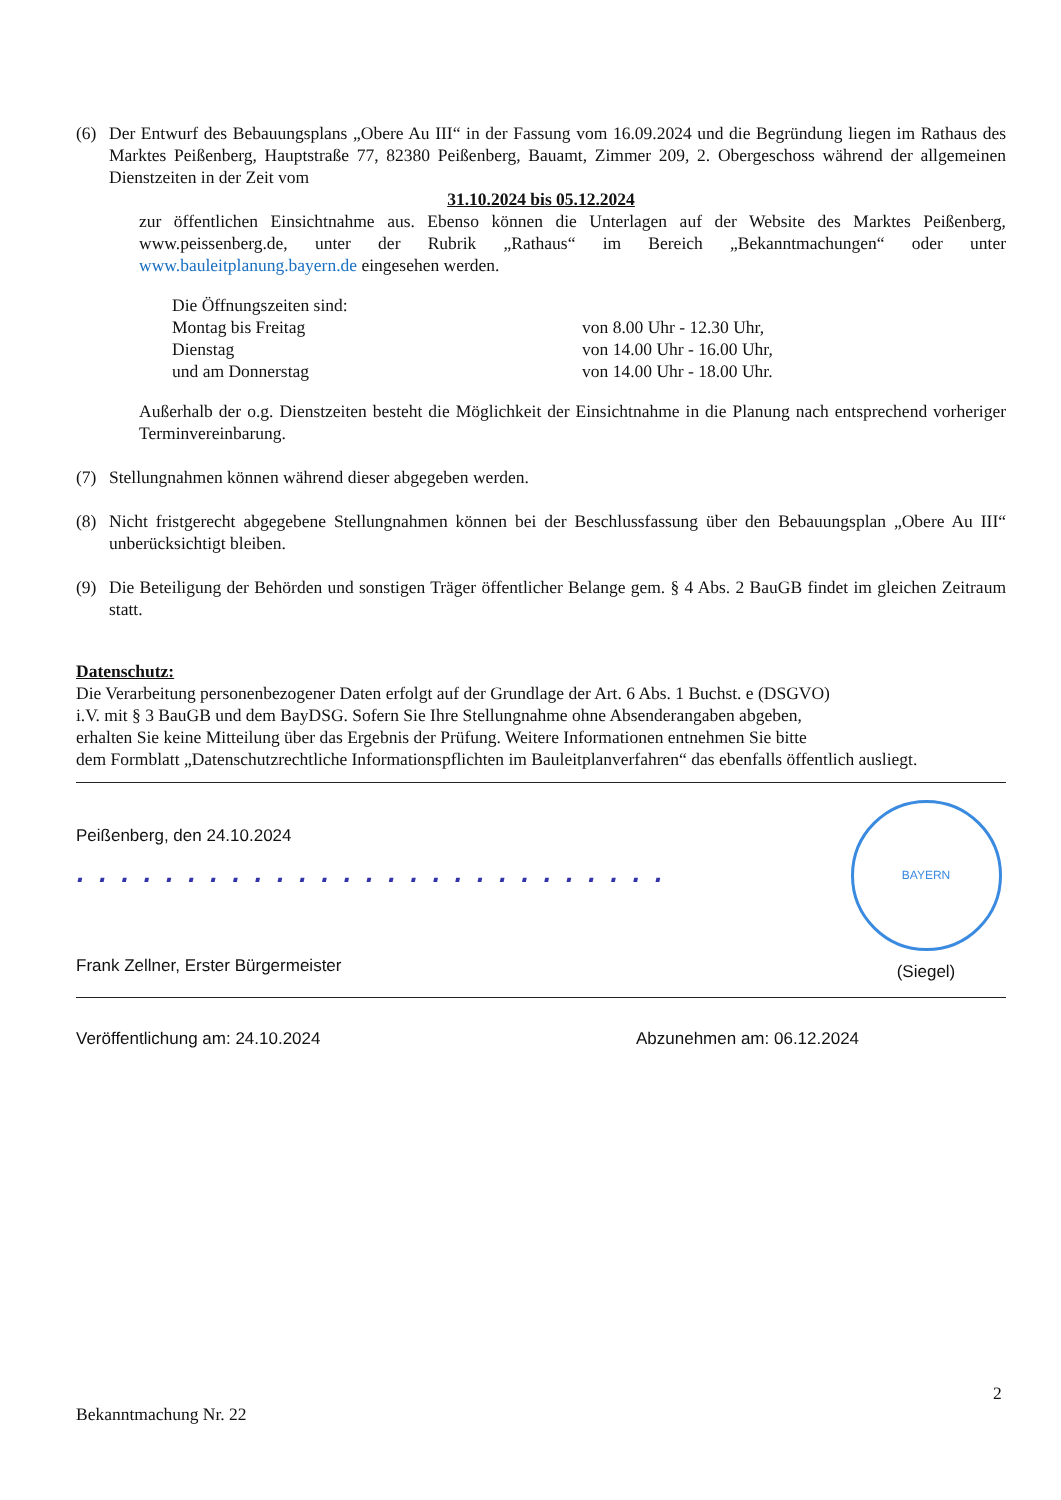(6) Der Entwurf des Bebauungsplans „Obere Au III“ in der Fassung vom 16.09.2024 und die Begründung liegen im Rathaus des Marktes Peißenberg, Hauptstraße 77, 82380 Peißenberg, Bauamt, Zimmer 209, 2. Obergeschoss während der allgemeinen Dienstzeiten in der Zeit vom
31.10.2024 bis 05.12.2024
zur öffentlichen Einsichtnahme aus. Ebenso können die Unterlagen auf der Website des Marktes Peißenberg, www.peissenberg.de, unter der Rubrik „Rathaus“ im Bereich „Bekanntmachungen“ oder unter www.bauleitplanung.bayern.de eingesehen werden.
Die Öffnungszeiten sind:
Montag bis Freitag von 8.00 Uhr - 12.30 Uhr,
Dienstag von 14.00 Uhr - 16.00 Uhr,
und am Donnerstag von 14.00 Uhr - 18.00 Uhr.
Außerhalb der o.g. Dienstzeiten besteht die Möglichkeit der Einsichtnahme in die Planung nach entsprechend vorheriger Terminvereinbarung.
(7) Stellungnahmen können während dieser abgegeben werden.
(8) Nicht fristgerecht abgegebene Stellungnahmen können bei der Beschlussfassung über den Bebauungsplan „Obere Au III“ unberücksichtigt bleiben.
(9) Die Beteiligung der Behörden und sonstigen Träger öffentlicher Belange gem. § 4 Abs. 2 BauGB findet im gleichen Zeitraum statt.
Datenschutz:
Die Verarbeitung personenbezogener Daten erfolgt auf der Grundlage der Art. 6 Abs. 1 Buchst. e (DSGVO)
i.V. mit § 3 BauGB und dem BayDSG. Sofern Sie Ihre Stellungnahme ohne Absenderangaben abgeben,
erhalten Sie keine Mitteilung über das Ergebnis der Prüfung. Weitere Informationen entnehmen Sie bitte
dem Formblatt „Datenschutzrechtliche Informationspflichten im Bauleitplanverfahren“ das ebenfalls öffentlich ausliegt.
Peißenberg, den 24.10.2024
. . . . . . . . . . . . . . . . . . . . . . . . . . .
Frank Zellner, Erster Bürgermeister
BAYERN
(Siegel)
Veröffentlichung am: 24.10.2024 Abzunehmen am: 06.12.2024
2
Bekanntmachung Nr. 22